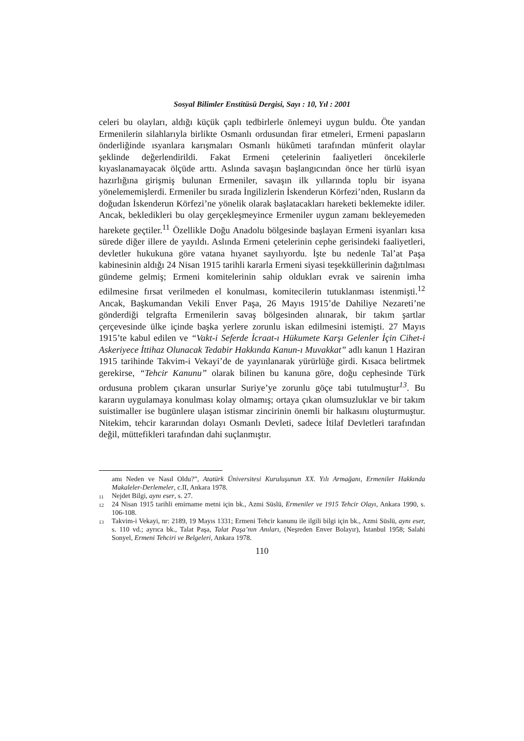Sosyal Bilimler Enstitüsü Dergisi, Sayı : 10, Yıl : 2001
celeri bu olayları, aldığı küçük çaplı tedbirlerle önlemeyi uygun buldu. Öte yandan Ermenilerin silahlarıyla birlikte Osmanlı ordusundan firar etmeleri, Ermeni papasların önderliğinde ısyanlara karışmaları Osmanlı hükûmeti tarafından münferit olaylar şeklinde değerlendirildi. Fakat Ermeni çetelerinin faaliyetleri öncekilerle kıyaslanamayacak ölçüde arttı. Aslında savaşın başlangıcından önce her türlü isyan hazırlığına girişmiş bulunan Ermeniler, savaşın ilk yıllarında toplu bir isyana yönelememişlerdi. Ermeniler bu sırada İngilizlerin İskenderun Körfezi’nden, Rusların da doğudan İskenderun Körfezi’ne yönelik olarak başlatacakları hareketi beklemekte idiler. Ancak, bekledikleri bu olay gerçekleşmeyince Ermeniler uygun zamanı bekleyemeden harekete geçtiler.<sup>11</sup> Özellikle Doğu Anadolu bölgesinde başlayan Ermeni isyanları kısa sürede diğer illere de yayıldı. Aslında Ermeni çetelerinin cephe gerisindeki faaliyetleri, devletler hukukuna göre vatana hıyanet sayılıyordu. İşte bu nedenle Tal’at Paşa kabinesinin aldığı 24 Nisan 1915 tarihli kararla Ermeni siyasi teşekküllerinin dağıtılması gündeme gelmiş; Ermeni komitelerinin sahip oldukları evrak ve sairenin imha edilmesine fırsat verilmeden el konulması, komitecilerin tutuklanması istenmişti.<sup>12</sup> Ancak, Başkumandan Vekili Enver Paşa, 26 Mayıs 1915’de Dahiliye Nezareti’ne gönderdiği telgrafta Ermenilerin savaş bölgesinden alınarak, bir takım şartlar çerçevesinde ülke içinde başka yerlere zorunlu iskan edilmesini istemişti. 27 Mayıs 1915’te kabul edilen ve “Vakt-i Seferde İcraat-ı Hükumete Karşı Gelenler İçin Cihet-i Askeriyece İttihaz Olunacak Tedabir Hakkında Kanun-ı Muvakkat” adlı kanun 1 Haziran 1915 tarihinde Takvim-i Vekayi’de de yayınlanarak yürürlüğe girdi. Kısaca belirtmek gerekirse, “Tehcir Kanunu” olarak bilinen bu kanuna göre, doğu cephesinde Türk ordusuna problem çıkaran unsurlar Suriye’ye zorunlu göçe tabi tutulmuştur<sup>13</sup>. Bu kararın uygulamaya konulması kolay olmamış; ortaya çıkan olumsuzluklar ve bir takım suistimaller ise bugünlere ulaşan istismar zincirinin önemli bir halkasını oluşturmuştur. Nitekim, tehcir kararından dolayı Osmanlı Devleti, sadece İtilaf Devletleri tarafından değil, müttefikleri tarafından dahi suçlanmıştır.
amı Neden ve Nasıl Oldu?”, Atatürk Üniversitesi Kuruluşunun XX. Yılı Armağanı, Ermeniler Hakkında Makaleler-Derlemeler, c.II, Ankara 1978.
<sup>11</sup> Nejdet Bilgi, aynı eser, s. 27.
<sup>12</sup> 24 Nisan 1915 tarihli emirname metni için bk., Azmi Süslü, Ermeniler ve 1915 Tehcir Olayı, Ankara 1990, s. 106-108.
<sup>13</sup> Takvim-i Vekayi, nr: 2189, 19 Mayıs 1331; Ermeni Tehcir kanunu ile ilgili bilgi için bk., Azmi Süslü, aynı eser, s. 110 vd.; ayrıca bk., Talat Paşa, Talat Paşa’nın Anıları, (Neşreden Enver Bolayır), İstanbul 1958; Salahi Sonyel, Ermeni Tehciri ve Belgeleri, Ankara 1978.
110